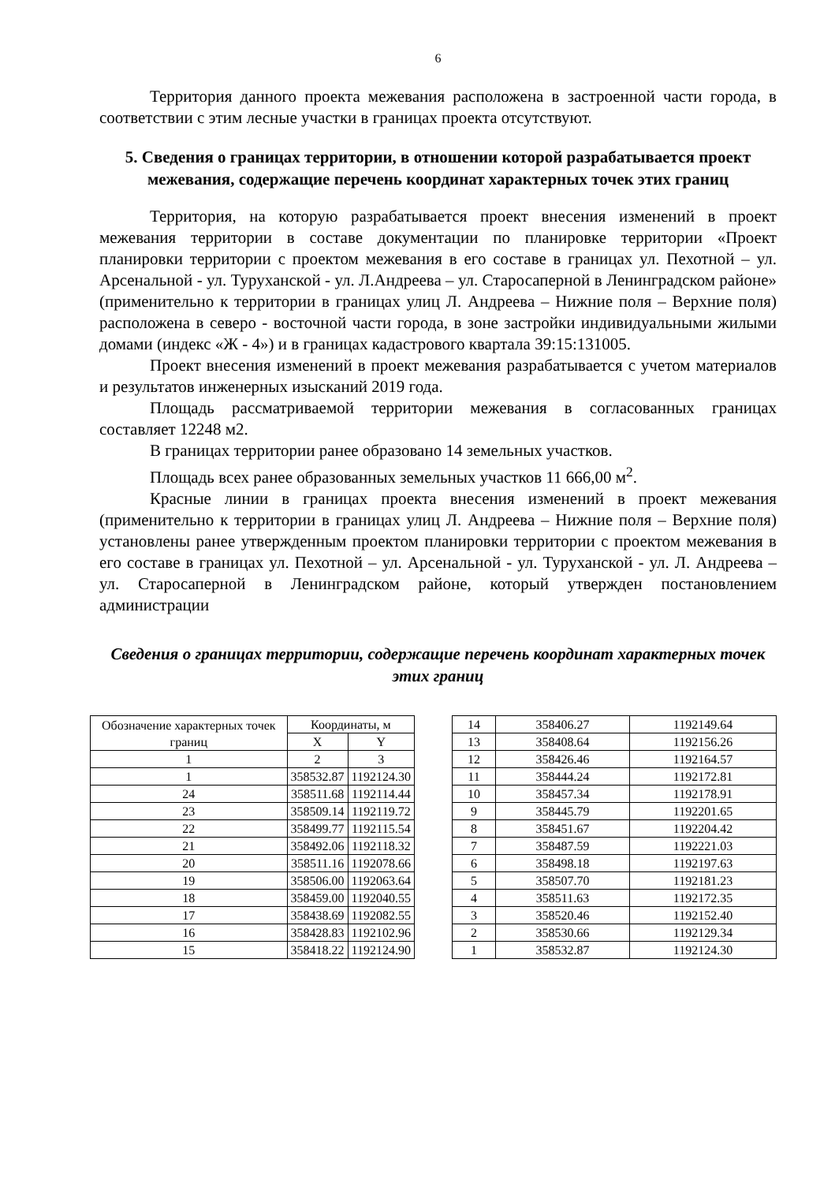6
Территория данного проекта межевания расположена в застроенной части города, в соответствии с этим лесные участки в границах проекта отсутствуют.
5. Сведения о границах территории, в отношении которой разрабатывается проект межевания, содержащие перечень координат характерных точек этих границ
Территория, на которую разрабатывается проект внесения изменений в проект межевания территории в составе документации по планировке территории «Проект планировки территории с проектом межевания в его составе в границах ул. Пехотной – ул. Арсенальной - ул. Туруханской - ул. Л.Андреева – ул. Старосаперной в Ленинградском районе» (применительно к территории в границах улиц Л. Андреева – Нижние поля – Верхние поля) расположена в северо - восточной части города, в зоне застройки индивидуальными жилыми домами (индекс «Ж - 4») и в границах кадастрового квартала 39:15:131005.
Проект внесения изменений в проект межевания разрабатывается с учетом материалов и результатов инженерных изысканий 2019 года.
Площадь рассматриваемой территории межевания в согласованных границах составляет 12248 м2.
В границах территории ранее образовано 14 земельных участков.
Площадь всех ранее образованных земельных участков 11 666,00 м<sup>2</sup>.
Красные линии в границах проекта внесения изменений в проект межевания (применительно к территории в границах улиц Л. Андреева – Нижние поля – Верхние поля) установлены ранее утвержденным проектом планировки территории с проектом межевания в его составе в границах ул. Пехотной – ул. Арсенальной - ул. Туруханской - ул. Л. Андреева – ул. Старосаперной в Ленинградском районе, который утвержден постановлением администрации
Сведения о границах территории, содержащие перечень координат характерных точек этих границ
| Обозначение характерных точек границ | Координаты, м | |
| --- | --- | --- |
| | X | Y |
| 1 | 2 | 3 |
| 1 | 358532.87 | 1192124.30 |
| 24 | 358511.68 | 1192114.44 |
| 23 | 358509.14 | 1192119.72 |
| 22 | 358499.77 | 1192115.54 |
| 21 | 358492.06 | 1192118.32 |
| 20 | 358511.16 | 1192078.66 |
| 19 | 358506.00 | 1192063.64 |
| 18 | 358459.00 | 1192040.55 |
| 17 | 358438.69 | 1192082.55 |
| 16 | 358428.83 | 1192102.96 |
| 15 | 358418.22 | 1192124.90 |
| 14 | 358406.27 | 1192149.64 |
| 13 | 358408.64 | 1192156.26 |
| 12 | 358426.46 | 1192164.57 |
| 11 | 358444.24 | 1192172.81 |
| 10 | 358457.34 | 1192178.91 |
| 9 | 358445.79 | 1192201.65 |
| 8 | 358451.67 | 1192204.42 |
| 7 | 358487.59 | 1192221.03 |
| 6 | 358498.18 | 1192197.63 |
| 5 | 358507.70 | 1192181.23 |
| 4 | 358511.63 | 1192172.35 |
| 3 | 358520.46 | 1192152.40 |
| 2 | 358530.66 | 1192129.34 |
| 1 | 358532.87 | 1192124.30 |